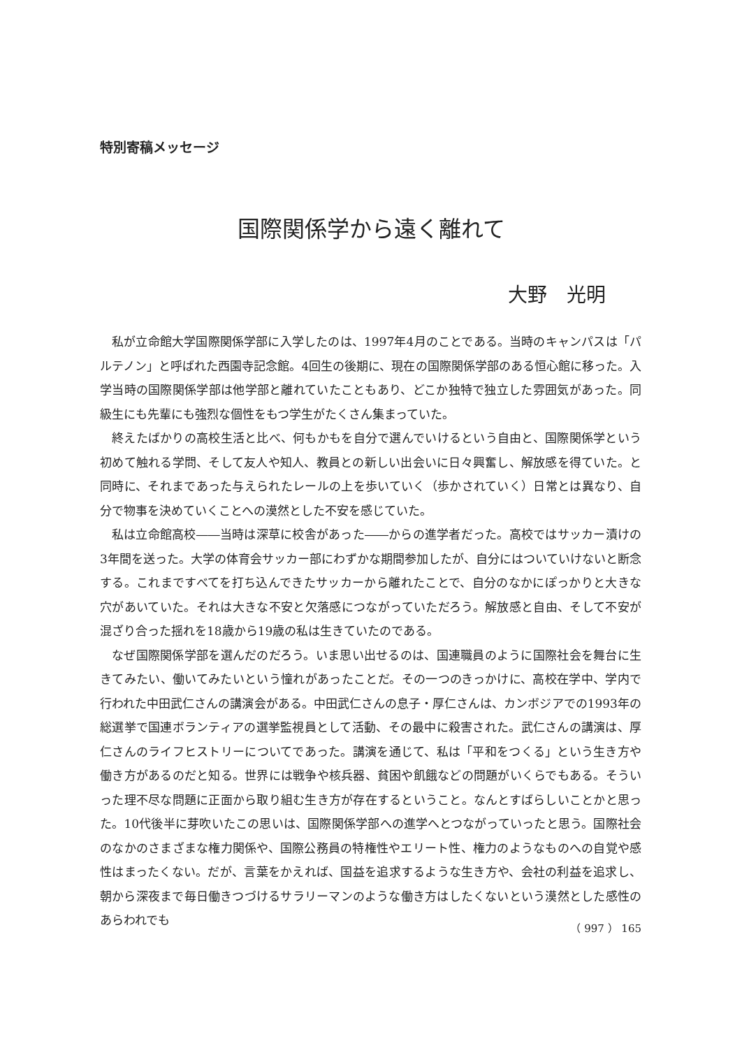特別寄稿メッセージ
国際関係学から遠く離れて
大野　光明
私が立命館大学国際関係学部に入学したのは、1997年4月のことである。当時のキャンパスは「パルテノン」と呼ばれた西園寺記念館。4回生の後期に、現在の国際関係学部のある恒心館に移った。入学当時の国際関係学部は他学部と離れていたこともあり、どこか独特で独立した雰囲気があった。同級生にも先輩にも強烈な個性をもつ学生がたくさん集まっていた。
終えたばかりの高校生活と比べ、何もかもを自分で選んでいけるという自由と、国際関係学という初めて触れる学問、そして友人や知人、教員との新しい出会いに日々興奮し、解放感を得ていた。と同時に、それまであった与えられたレールの上を歩いていく（歩かされていく）日常とは異なり、自分で物事を決めていくことへの漠然とした不安を感じていた。
私は立命館高校――当時は深草に校舎があった――からの進学者だった。高校ではサッカー漬けの3年間を送った。大学の体育会サッカー部にわずかな期間参加したが、自分にはついていけないと断念する。これまですべてを打ち込んできたサッカーから離れたことで、自分のなかにぽっかりと大きな穴があいていた。それは大きな不安と欠落感につながっていただろう。解放感と自由、そして不安が混ざり合った揺れを18歳から19歳の私は生きていたのである。
なぜ国際関係学部を選んだのだろう。いま思い出せるのは、国連職員のように国際社会を舞台に生きてみたい、働いてみたいという憧れがあったことだ。その一つのきっかけに、高校在学中、学内で行われた中田武仁さんの講演会がある。中田武仁さんの息子・厚仁さんは、カンボジアでの1993年の総選挙で国連ボランティアの選挙監視員として活動、その最中に殺害された。武仁さんの講演は、厚仁さんのライフヒストリーについてであった。講演を通じて、私は「平和をつくる」という生き方や働き方があるのだと知る。世界には戦争や核兵器、貧困や飢餓などの問題がいくらでもある。そういった理不尽な問題に正面から取り組む生き方が存在するということ。なんとすばらしいことかと思った。10代後半に芽吹いたこの思いは、国際関係学部への進学へとつながっていったと思う。国際社会のなかのさまざまな権力関係や、国際公務員の特権性やエリート性、権力のようなものへの自覚や感性はまったくない。だが、言葉をかえれば、国益を追求するような生き方や、会社の利益を追求し、朝から深夜まで毎日働きつづけるサラリーマンのような働き方はしたくないという漠然とした感性のあらわれでも
（ 997 ） 165